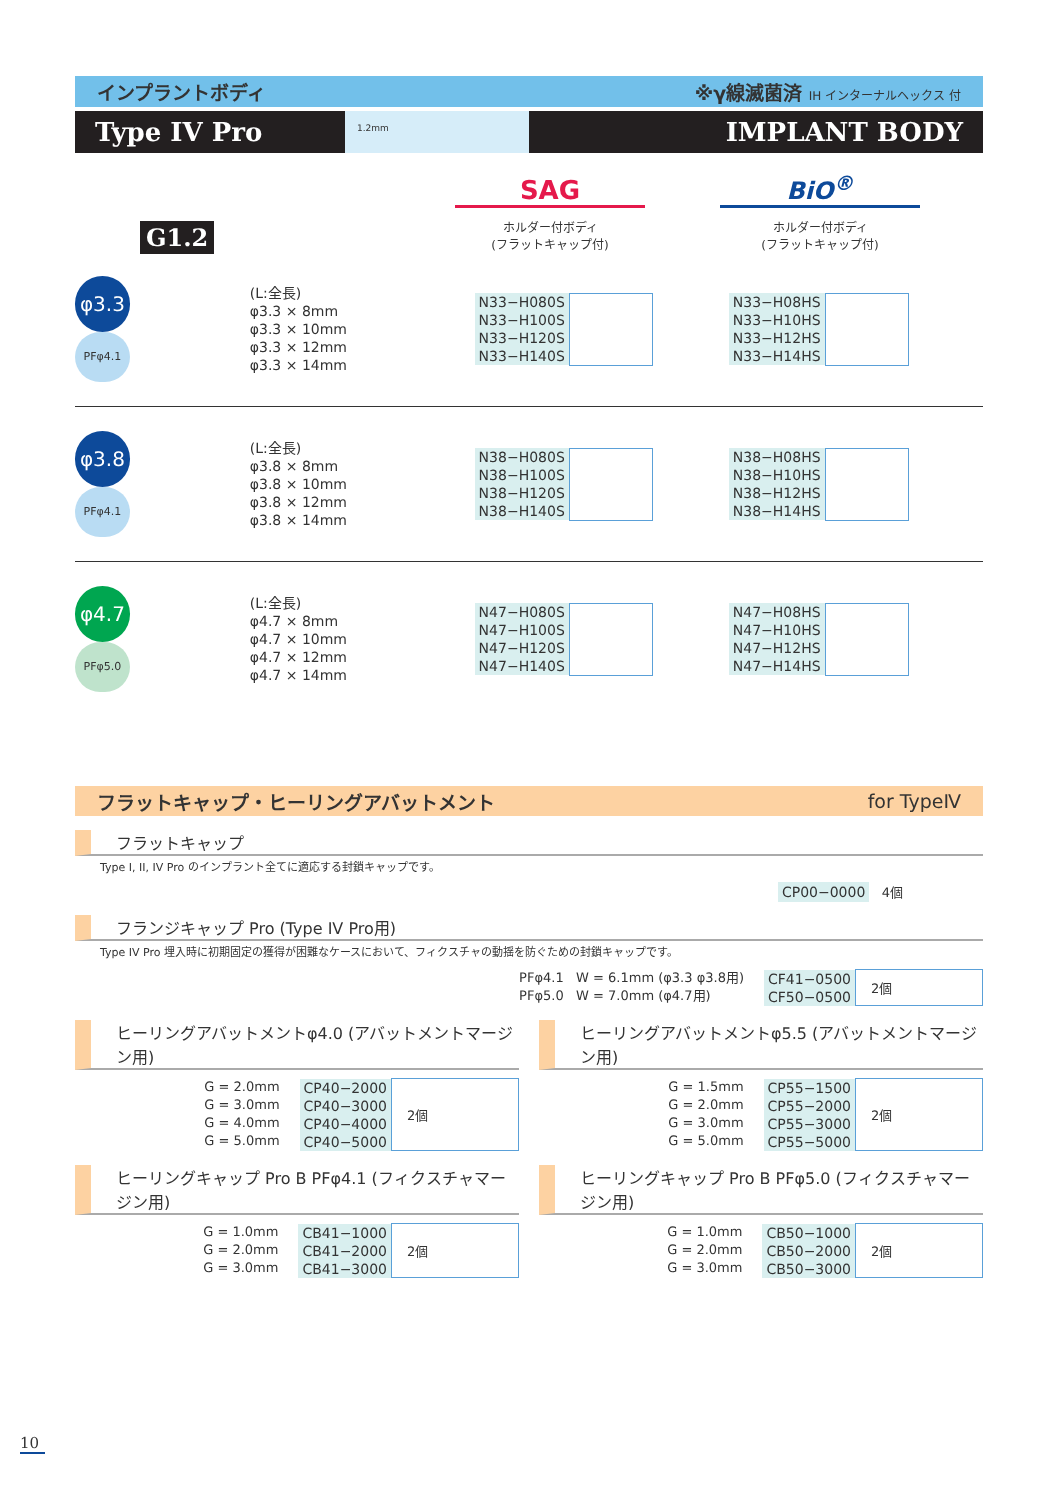インプラントボディ ※γ線滅菌済 IH インターナルヘックス 付
Type IV Pro
1.2mm
IMPLANT BODY
G1.2
SAG
ホルダー付ボディ
(フラットキャップ付)
BiO<sup>®</sup>
ホルダー付ボディ
(フラットキャップ付)
φ3.3
PFφ4.1
(L:全長)
φ3.3 × 8mm
φ3.3 × 10mm
φ3.3 × 12mm
φ3.3 × 14mm
| N33−H080S | |
| N33−H100S | |
| N33−H120S | |
| N33−H140S | |
| N33−H08HS | |
| N33−H10HS | |
| N33−H12HS | |
| N33−H14HS | |
φ3.8
PFφ4.1
(L:全長)
φ3.8 × 8mm
φ3.8 × 10mm
φ3.8 × 12mm
φ3.8 × 14mm
| N38−H080S | |
| N38−H100S | |
| N38−H120S | |
| N38−H140S | |
| N38−H08HS | |
| N38−H10HS | |
| N38−H12HS | |
| N38−H14HS | |
φ4.7
PFφ5.0
(L:全長)
φ4.7 × 8mm
φ4.7 × 10mm
φ4.7 × 12mm
φ4.7 × 14mm
| N47−H080S | |
| N47−H100S | |
| N47−H120S | |
| N47−H140S | |
| N47−H08HS | |
| N47−H10HS | |
| N47−H12HS | |
| N47−H14HS | |
フラットキャップ・ヒーリングアバットメント for TypeⅣ
フラットキャップ
Type I, II, IV Pro のインプラント全てに適応する封鎖キャップです。
CP00−0000 4個
フランジキャップ Pro (Type IV Pro用)
Type IV Pro 埋入時に初期固定の獲得が困難なケースにおいて、フィクスチャの動揺を防ぐための封鎖キャップです。
PFφ4.1 W = 6.1mm (φ3.3 φ3.8用)
PFφ5.0 W = 7.0mm (φ4.7用)
| CF41−0500 | 2個 |
| CF50−0500 | |
ヒーリングアバットメントφ4.0 (アバットメントマージン用)
G = 2.0mm
G = 3.0mm
G = 4.0mm
G = 5.0mm
| CP40−2000 | 2個 |
| CP40−3000 | |
| CP40−4000 | |
| CP40−5000 | |
ヒーリングアバットメントφ5.5 (アバットメントマージン用)
G = 1.5mm
G = 2.0mm
G = 3.0mm
G = 5.0mm
| CP55−1500 | 2個 |
| CP55−2000 | |
| CP55−3000 | |
| CP55−5000 | |
ヒーリングキャップ Pro B PFφ4.1 (フィクスチャマージン用)
G = 1.0mm
G = 2.0mm
G = 3.0mm
| CB41−1000 | 2個 |
| CB41−2000 | |
| CB41−3000 | |
ヒーリングキャップ Pro B PFφ5.0 (フィクスチャマージン用)
G = 1.0mm
G = 2.0mm
G = 3.0mm
| CB50−1000 | 2個 |
| CB50−2000 | |
| CB50−3000 | |
10